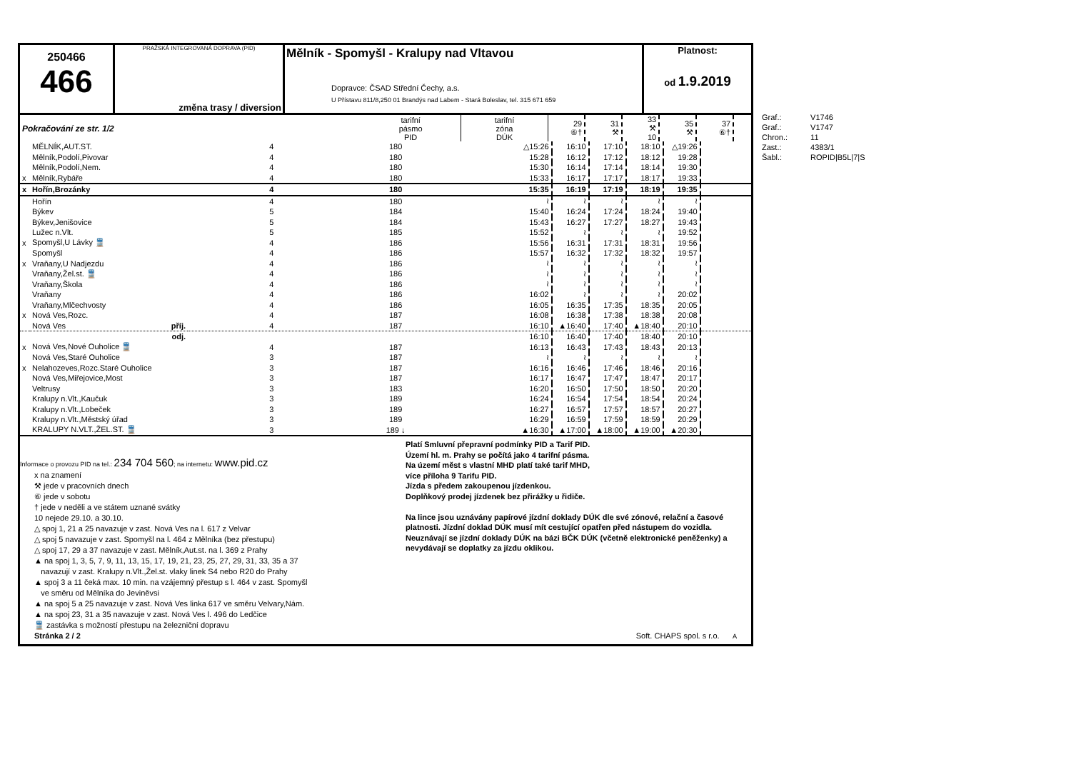250466
466
PRAŽSKÁ INTEGROVANÁ DOPRAVA (PID)
změna trasy / diversion
Mělník - Spomyšl - Kralupy nad Vltavou
Dopravce: ČSAD Střední Čechy, a.s.
U Přístavu 811/8,250 01 Brandýs nad Labem - Stará Boleslav, tel. 315 671 659
Platnost:
od 1.9.2019
| Pokračování ze str. 1/2 | tarifní pásmo PID | tarifní zóna DÚK | 29 ⑥† | 31 ⚒ | 33 ⚒ 10 | 35 ⚒ | 37 ⑥† | |
| | MĚLNÍK,AUT.ST. | 4 | 180 | △15:26 | 16:10 | 17:10 | 18:10 | △19:26 | |
| | Mělník,Podolí,Pivovar | 4 | 180 | 15:28 | 16:12 | 17:12 | 18:12 | 19:28 | |
| | Mělník,Podolí,Nem. | 4 | 180 | 15:30 | 16:14 | 17:14 | 18:14 | 19:30 | |
| x | Mělník,Rybáře | 4 | 180 | 15:33 | 16:17 | 17:17 | 18:17 | 19:33 | |
| x | Hořín,Brozánky | 4 | 180 | 15:35 | 16:19 | 17:19 | 18:19 | 19:35 | |
| | Hořín | 4 | 180 | ≀ | ≀ | ≀ | ≀ | ≀ | |
| | Býkev | 5 | 184 | 15:40 | 16:24 | 17:24 | 18:24 | 19:40 | |
| | Býkev,Jenišovice | 5 | 184 | 15:43 | 16:27 | 17:27 | 18:27 | 19:43 | |
| | Lužec n.Vlt. | 5 | 185 | 15:52 | ≀ | ≀ | ≀ | 19:52 | |
| x | Spomyšl,U Lávky 🚆 | 4 | 186 | 15:56 | 16:31 | 17:31 | 18:31 | 19:56 | |
| | Spomyšl | 4 | 186 | 15:57 | 16:32 | 17:32 | 18:32 | 19:57 | |
| x | Vraňany,U Nadjezdu | 4 | 186 | ≀ | ≀ | ≀ | ≀ | ≀ | |
| | Vraňany,Žel.st. 🚆 | 4 | 186 | ≀ | ≀ | ≀ | ≀ | ≀ | |
| | Vraňany,Škola | 4 | 186 | ≀ | ≀ | ≀ | ≀ | ≀ | |
| | Vraňany | 4 | 186 | 16:02 | ≀ | ≀ | ≀ | 20:02 | |
| | Vraňany,Mlčechvosty | 4 | 186 | 16:05 | 16:35 | 17:35 | 18:35 | 20:05 | |
| x | Nová Ves,Rozc. | 4 | 187 | 16:08 | 16:38 | 17:38 | 18:38 | 20:08 | |
| | Nová Ves příj. | 4 | 187 | 16:10 | ▲16:40 | 17:40 | ▲18:40 | 20:10 | |
| | odj. | | | 16:10 | 16:40 | 17:40 | 18:40 | 20:10 | |
| x | Nová Ves,Nové Ouholice 🚆 | 4 | 187 | 16:13 | 16:43 | 17:43 | 18:43 | 20:13 | |
| | Nová Ves,Staré Ouholice | 3 | 187 | ≀ | ≀ | ≀ | ≀ | ≀ | |
| x | Nelahozeves,Rozc.Staré Ouholice | 3 | 187 | 16:16 | 16:46 | 17:46 | 18:46 | 20:16 | |
| | Nová Ves,Miřejovice,Most | 3 | 187 | 16:17 | 16:47 | 17:47 | 18:47 | 20:17 | |
| | Veltrusy | 3 | 183 | 16:20 | 16:50 | 17:50 | 18:50 | 20:20 | |
| | Kralupy n.Vlt.,Kaučuk | 3 | 189 | 16:24 | 16:54 | 17:54 | 18:54 | 20:24 | |
| | Kralupy n.Vlt.,Lobeček | 3 | 189 | 16:27 | 16:57 | 17:57 | 18:57 | 20:27 | |
| | Kralupy n.Vlt.,Městský úřad | 3 | 189 | 16:29 | 16:59 | 17:59 | 18:59 | 20:29 | |
| | KRALUPY N.VLT.,ŽEL.ST. 🚆 | 3 | 189 ↓ | ▲16:30 | ▲17:00 | ▲18:00 | ▲19:00 | ▲20:30 | |
Informace o provozu PID na tel.: 234 704 560; na internetu: www.pid.cz
x na znamení
⚒ jede v pracovních dnech
⑥ jede v sobotu
† jede v neděli a ve státem uznané svátky
10 nejede 29.10. a 30.10.
△ spoj 1, 21 a 25 navazuje v zast. Nová Ves na l. 617 z Velvar
△ spoj 5 navazuje v zast. Spomyšl na l. 464 z Mělníka (bez přestupu)
△ spoj 17, 29 a 37 navazuje v zast. Mělník,Aut.st. na l. 369 z Prahy
▲ na spoj 1, 3, 5, 7, 9, 11, 13, 15, 17, 19, 21, 23, 25, 27, 29, 31, 33, 35 a 37
navazují v zast. Kralupy n.Vlt.,Žel.st. vlaky linek S4 nebo R20 do Prahy
▲ spoj 3 a 11 čeká max. 10 min. na vzájemný přestup s l. 464 v zast. Spomyšl
ve směru od Mělníka do Jeviněvsi
▲ na spoj 5 a 25 navazuje v zast. Nová Ves linka 617 ve směru Velvary,Nám.
▲ na spoj 23, 31 a 35 navazuje v zast. Nová Ves l. 496 do Ledčice
🚆 zastávka s možností přestupu na železniční dopravu
Stránka 2 / 2
Platí Smluvní přepravní podmínky PID a Tarif PID.
Území hl. m. Prahy se počítá jako 4 tarifní pásma.
Na území měst s vlastní MHD platí také tarif MHD,
více příloha 9 Tarifu PID.
Jízda s předem zakoupenou jízdenkou.
Doplňkový prodej jízdenek bez přirážky u řidiče.
Na lince jsou uznávány papírové jízdní doklady DÚK dle své zónové, relační a časové platnosti. Jízdní doklad DÚK musí mít cestující opatřen před nástupem do vozidla. Neuznávají se jízdní doklady DÚK na bázi BČK DÚK (včetně elektronické peněženky) a nevydávají se doplatky za jízdu oklikou.
Soft. CHAPS spol. s r.o. A
| Graf.: | V1746 |
| Graf.: | V1747 |
| Chron.: | 11 |
| Zast.: | 4383/1 |
| Šabl.: | ROPID/B5L/7/S |